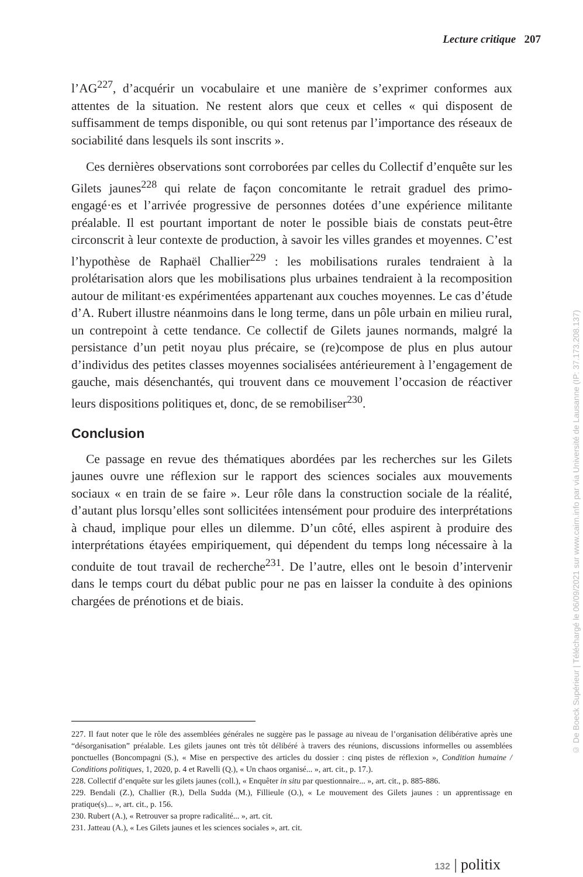Lecture critique 207
l’AG<sup>227</sup>, d’acquérir un vocabulaire et une manière de s’exprimer conformes aux attentes de la situation. Ne restent alors que ceux et celles « qui disposent de suffisamment de temps disponible, ou qui sont retenus par l’importance des réseaux de sociabilité dans lesquels ils sont inscrits ».
Ces dernières observations sont corroborées par celles du Collectif d’enquête sur les Gilets jaunes<sup>228</sup> qui relate de façon concomitante le retrait graduel des primo-engagé·es et l’arrivée progressive de personnes dotées d’une expérience militante préalable. Il est pourtant important de noter le possible biais de constats peut-être circonscrit à leur contexte de production, à savoir les villes grandes et moyennes. C’est l’hypothèse de Raphaël Challier<sup>229</sup> : les mobilisations rurales tendraient à la prolétarisation alors que les mobilisations plus urbaines tendraient à la recomposition autour de militant·es expérimentées appartenant aux couches moyennes. Le cas d’étude d’A. Rubert illustre néanmoins dans le long terme, dans un pôle urbain en milieu rural, un contrepoint à cette tendance. Ce collectif de Gilets jaunes normands, malgré la persistance d’un petit noyau plus précaire, se (re)compose de plus en plus autour d’individus des petites classes moyennes socialisées antérieurement à l’engagement de gauche, mais désenchantés, qui trouvent dans ce mouvement l’occasion de réactiver leurs dispositions politiques et, donc, de se remobiliser<sup>230</sup>.
Conclusion
Ce passage en revue des thématiques abordées par les recherches sur les Gilets jaunes ouvre une réflexion sur le rapport des sciences sociales aux mouvements sociaux « en train de se faire ». Leur rôle dans la construction sociale de la réalité, d’autant plus lorsqu’elles sont sollicitées intensément pour produire des interprétations à chaud, implique pour elles un dilemme. D’un côté, elles aspirent à produire des interprétations étayées empiriquement, qui dépendent du temps long nécessaire à la conduite de tout travail de recherche<sup>231</sup>. De l’autre, elles ont le besoin d’intervenir dans le temps court du débat public pour ne pas en laisser la conduite à des opinions chargées de prénotions et de biais.
227. Il faut noter que le rôle des assemblées générales ne suggère pas le passage au niveau de l’organisation délibérative après une “désorganisation” préalable. Les gilets jaunes ont très tôt délibéré à travers des réunions, discussions informelles ou assemblées ponctuelles (Boncompagni (S.), « Mise en perspective des articles du dossier : cinq pistes de réflexion », Condition humaine / Conditions politiques, 1, 2020, p. 4 et Ravelli (Q.), « Un chaos organisé... », art. cit., p. 17.).
228. Collectif d’enquête sur les gilets jaunes (coll.), « Enquêter in situ par questionnaire... », art. cit., p. 885-886.
229. Bendali (Z.), Challier (R.), Della Sudda (M.), Fillieule (O.), « Le mouvement des Gilets jaunes : un apprentissage en pratique(s)... », art. cit., p. 156.
230. Rubert (A.), « Retrouver sa propre radicalité... », art. cit.
231. Jatteau (A.), « Les Gilets jaunes et les sciences sociales », art. cit.
132 | politix
© De Boeck Supérieur | Téléchargé le 06/09/2021 sur www.cairn.info par via Université de Lausanne (IP: 37.173.208.137)